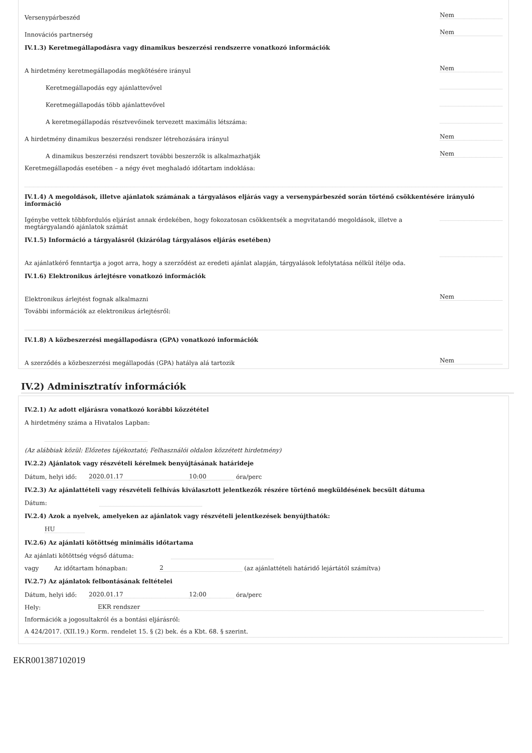Versenypárbeszéd Nem
Innovációs partnerség Nem
IV.1.3) Keretmegállapodásra vagy dinamikus beszerzési rendszerre vonatkozó információk
A hirdetmény keretmegállapodás megkötésére irányul Nem
Keretmegállapodás egy ajánlattevővel
Keretmegállapodás több ajánlattevővel
A keretmegállapodás résztvevőinek tervezett maximális létszáma:
A hirdetmény dinamikus beszerzési rendszer létrehozására irányul Nem
A dinamikus beszerzési rendszert további beszerzők is alkalmazhatják Nem
Keretmegállapodás esetében – a négy évet meghaladó időtartam indoklása:
IV.1.4) A megoldások, illetve ajánlatok számának a tárgyalásos eljárás vagy a versenypárbeszéd során történő csökkentésére irányuló információ
Igénybe vettek többfordulós eljárást annak érdekében, hogy fokozatosan csökkentsék a megvitatandó megoldások, illetve a megtárgyalandó ajánlatok számát
IV.1.5) Információ a tárgyalásról (kizárólag tárgyalásos eljárás esetében)
Az ajánlatkérő fenntartja a jogot arra, hogy a szerződést az eredeti ajánlat alapján, tárgyalások lefolytatása nélkül ítélje oda.
IV.1.6) Elektronikus árlejtésre vonatkozó információk
Elektronikus árlejtést fognak alkalmazni Nem
További információk az elektronikus árlejtésről:
IV.1.8) A közbeszerzési megállapodásra (GPA) vonatkozó információk
A szerződés a közbeszerzési megállapodás (GPA) hatálya alá tartozik Nem
IV.2) Adminisztratív információk
IV.2.1) Az adott eljárásra vonatkozó korábbi közzététel
A hirdetmény száma a Hivatalos Lapban:
(Az alábbiak közül: Előzetes tájékoztató; Felhasználói oldalon közzétett hirdetmény)
IV.2.2) Ajánlatok vagy részvételi kérelmek benyújtásának határideje
Dátum, helyi idő: 2020.01.17 10:00 óra/perc
IV.2.3) Az ajánlattételi vagy részvételi felhívás kiválasztott jelentkezők részére történő megküldésének becsült dátuma
Dátum:
IV.2.4) Azok a nyelvek, amelyeken az ajánlatok vagy részvételi jelentkezések benyújthatók:
HU
IV.2.6) Az ajánlati kötöttség minimális időtartama
Az ajánlati kötöttség végső dátuma:
vagy Az időtartam hónapban: 2 (az ajánlattételi határidő lejártától számítva)
IV.2.7) Az ajánlatok felbontásának feltételei
Dátum, helyi idő: 2020.01.17 12:00 óra/perc
Hely: EKR rendszer
Információk a jogosultakról és a bontási eljárásról:
A 424/2017. (XII.19.) Korm. rendelet 15. § (2) bek. és a Kbt. 68. § szerint.
EKR001387102019